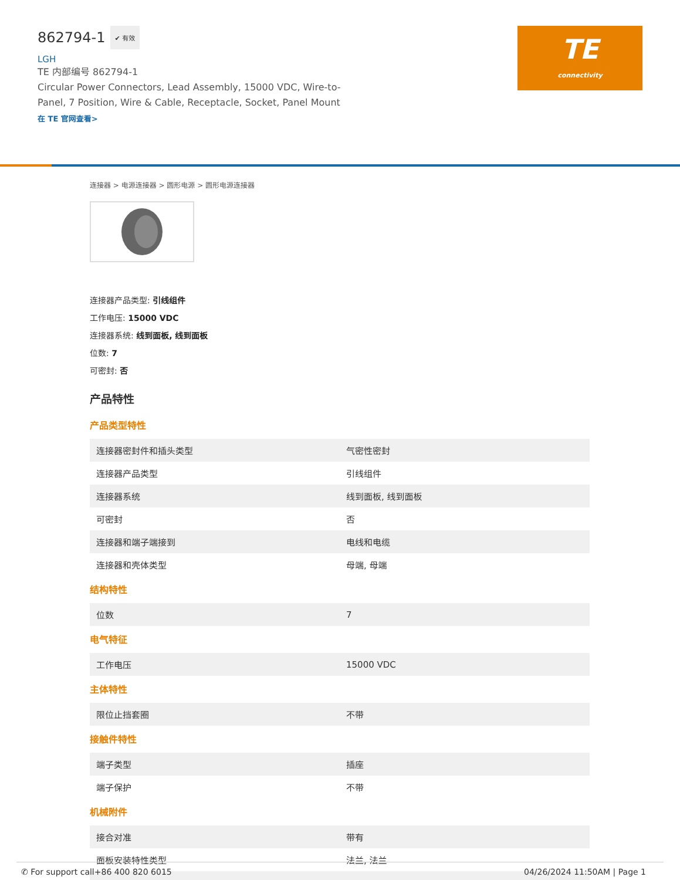862794-1 ✔ 有效
LGH
TE 内部编号 862794-1
Circular Power Connectors, Lead Assembly, 15000 VDC, Wire-to-
Panel, 7 Position, Wire & Cable, Receptacle, Socket, Panel Mount
在 TE 官网查看>
TE
connectivity
连接器 > 电源连接器 > 圆形电源 > 圆形电源连接器
连接器产品类型: 引线组件
工作电压: 15000 VDC
连接器系统: 线到面板, 线到面板
位数: 7
可密封: 否
产品特性
产品类型特性
| 连接器密封件和插头类型 | 气密性密封 |
| 连接器产品类型 | 引线组件 |
| 连接器系统 | 线到面板, 线到面板 |
| 可密封 | 否 |
| 连接器和端子端接到 | 电线和电缆 |
| 连接器和壳体类型 | 母端, 母端 |
结构特性
| 位数 | 7 |
电气特征
| 工作电压 | 15000 VDC |
主体特性
| 限位止挡套圈 | 不带 |
接触件特性
| 端子类型 | 插座 |
| 端子保护 | 不带 |
机械附件
| 接合对准 | 带有 |
| 面板安装特性类型 | 法兰, 法兰 |
✆ For support call+86 400 820 6015 04/26/2024 11:50AM | Page 1